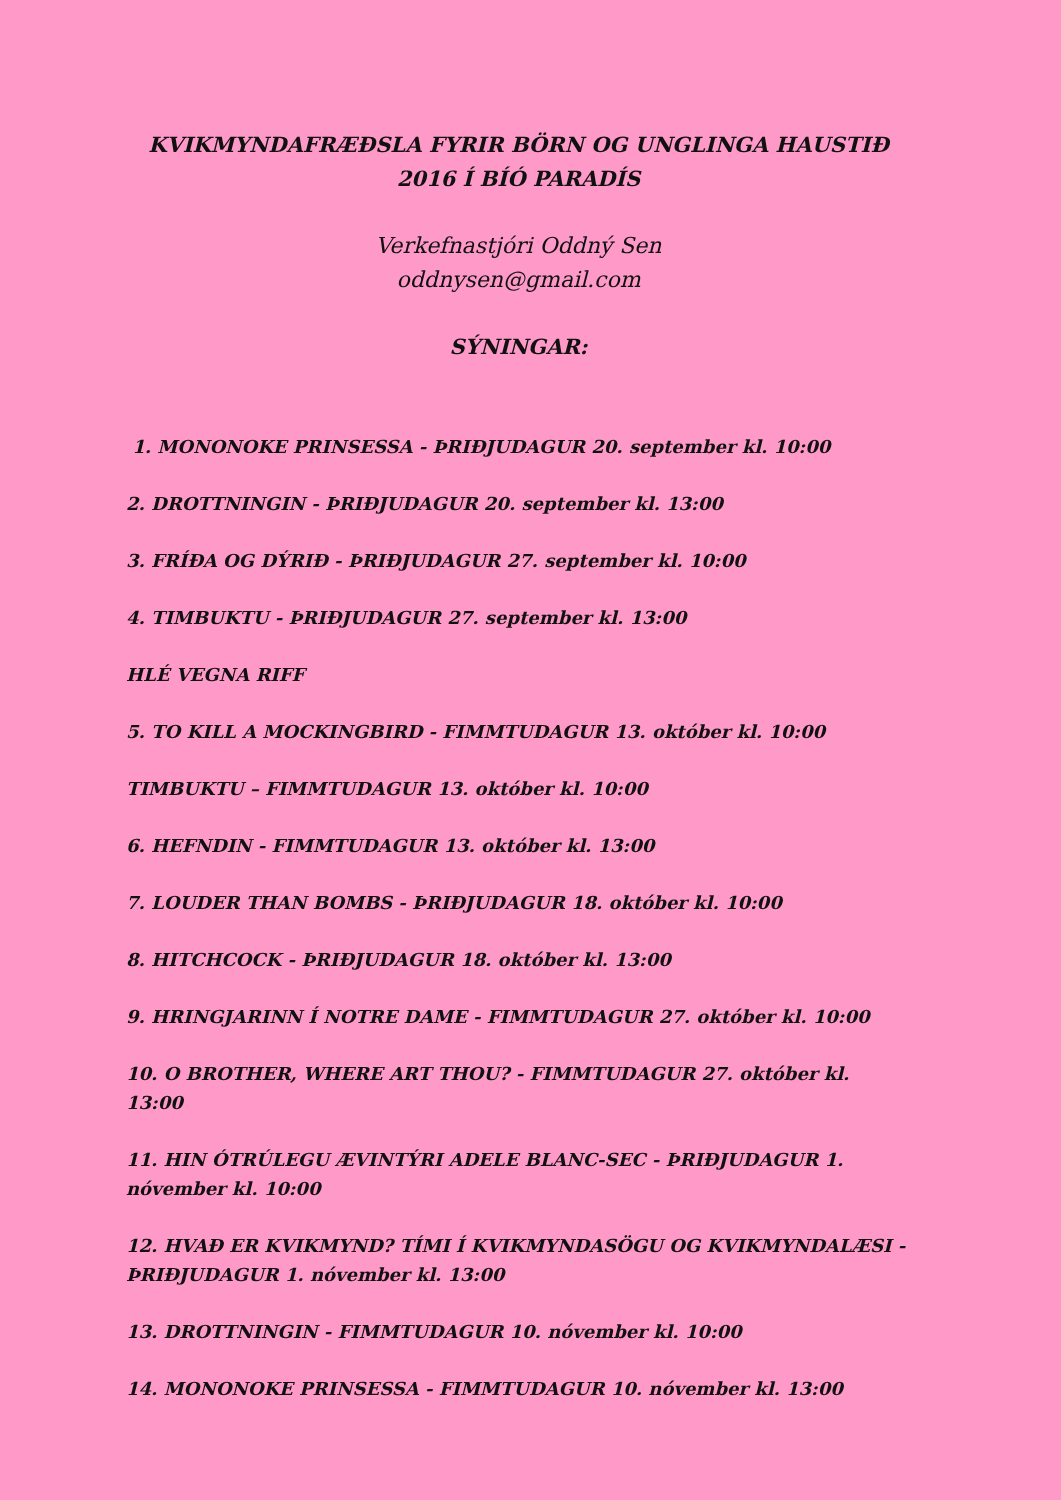KVIKMYNDAFRÆÐSLA FYRIR BÖRN OG UNGLINGA HAUSTIÐ
2016 Í BÍÓ PARADÍS
Verkefnastjóri Oddný Sen
oddnysen@gmail.com
SÝNINGAR:
1. MONONOKE PRINSESSA - ÞRIÐJUDAGUR 20. september kl. 10:00
2. DROTTNINGIN - ÞRIÐJUDAGUR 20. september kl. 13:00
3. FRÍÐA OG DÝRIÐ - ÞRIÐJUDAGUR 27. september kl. 10:00
4. TIMBUKTU - ÞRIÐJUDAGUR 27. september kl. 13:00
HLÉ VEGNA RIFF
5. TO KILL A MOCKINGBIRD - FIMMTUDAGUR 13. október kl. 10:00
TIMBUKTU – FIMMTUDAGUR 13. október kl. 10:00
6. HEFNDIN - FIMMTUDAGUR 13. október kl. 13:00
7. LOUDER THAN BOMBS - ÞRIÐJUDAGUR 18. október kl. 10:00
8. HITCHCOCK - ÞRIÐJUDAGUR 18. október kl. 13:00
9. HRINGJARINN Í NOTRE DAME - FIMMTUDAGUR 27. október kl. 10:00
10. O BROTHER, WHERE ART THOU? - FIMMTUDAGUR 27. október kl. 13:00
11. HIN ÓTRÚLEGU ÆVINTÝRI ADELE BLANC-SEC - ÞRIÐJUDAGUR 1. nóvember kl. 10:00
12. HVAÐ ER KVIKMYND? TÍMI Í KVIKMYNDASÖGU OG KVIKMYNDALÆSI - ÞRIÐJUDAGUR 1. nóvember kl. 13:00
13. DROTTNINGIN - FIMMTUDAGUR 10. nóvember kl. 10:00
14. MONONOKE PRINSESSA - FIMMTUDAGUR 10. nóvember kl. 13:00